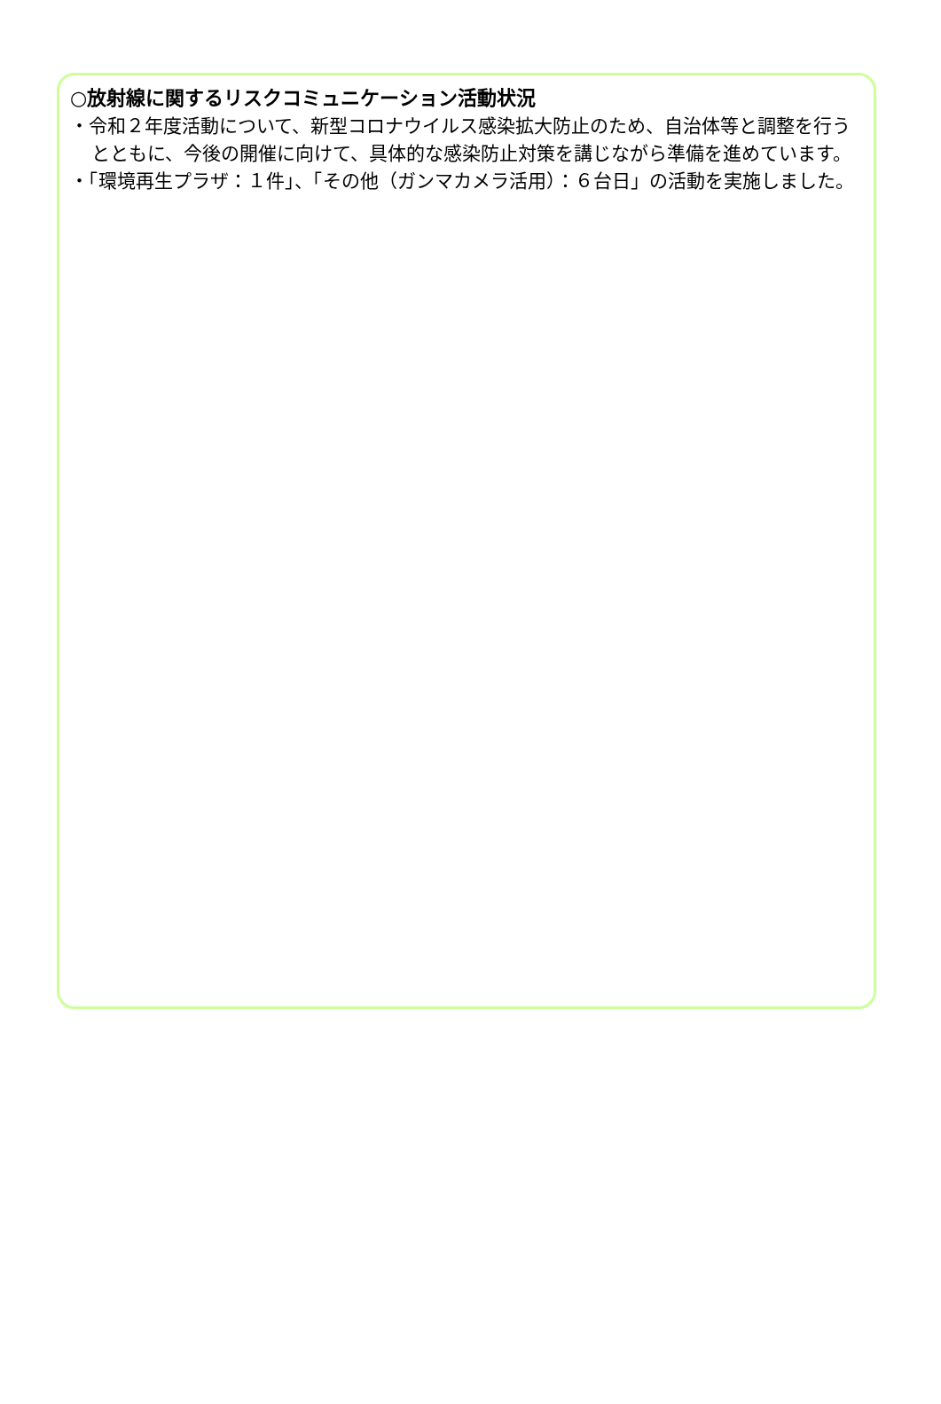○放射線に関するリスクコミュニケーション活動状況
・令和２年度活動について、新型コロナウイルス感染拡大防止のため、自治体等と調整を行うとともに、今後の開催に向けて、具体的な感染防止対策を講じながら準備を進めています。
・「環境再生プラザ：１件」、「その他（ガンマカメラ活用）：６台日」の活動を実施しました。